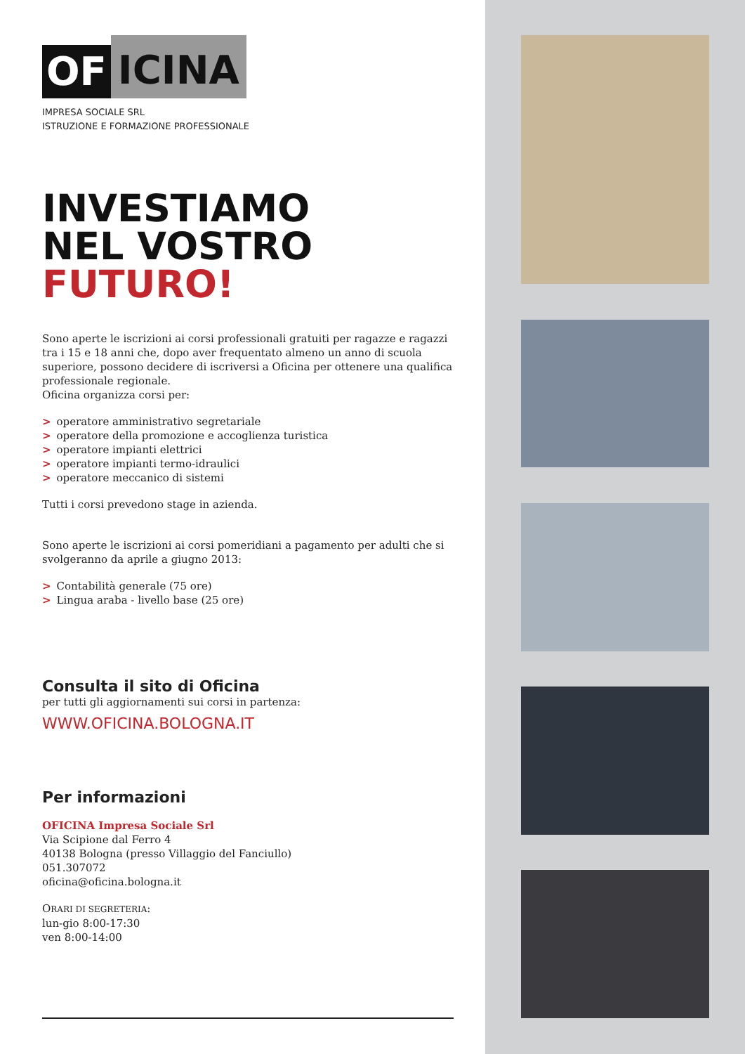OF ICINA
IMPRESA SOCIALE SRL
ISTRUZIONE E FORMAZIONE PROFESSIONALE
INVESTIAMO
NEL VOSTRO
FUTURO!
Sono aperte le iscrizioni ai corsi professionali gratuiti per ragazze e ragazzi tra i 15 e 18 anni che, dopo aver frequentato almeno un anno di scuola superiore, possono decidere di iscriversi a Oficina per ottenere una qualifica professionale regionale.
Oficina organizza corsi per:
> operatore amministrativo segretariale
> operatore della promozione e accoglienza turistica
> operatore impianti elettrici
> operatore impianti termo-idraulici
> operatore meccanico di sistemi
Tutti i corsi prevedono stage in azienda.
Sono aperte le iscrizioni ai corsi pomeridiani a pagamento per adulti che si svolgeranno da aprile a giugno 2013:
> Contabilità generale (75 ore)
> Lingua araba - livello base (25 ore)
Consulta il sito di Oficina
per tutti gli aggiornamenti sui corsi in partenza:
WWW.OFICINA.BOLOGNA.IT
Per informazioni
OFICINA Impresa Sociale Srl
Via Scipione dal Ferro 4
40138 Bologna (presso Villaggio del Fanciullo)
051.307072
oficina@oficina.bologna.it
ORARI DI SEGRETERIA:
lun-gio 8:00-17:30
ven 8:00-14:00